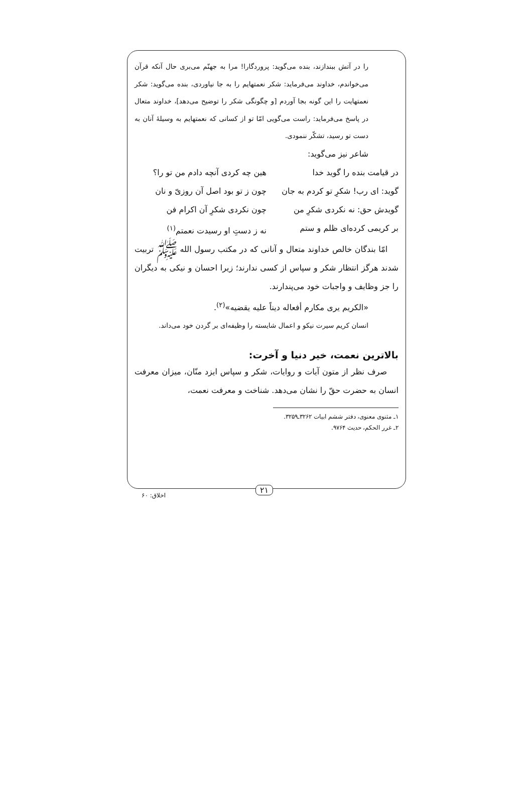را در آتش ببندازند، بنده می‌گوید: پروردگارا! مرا به جهنّم می‌بری حال آنکه قرآن می‌خواندم، خداوند می‌فرماید: شکر نعمتهایم را به جا نیاوردی، بنده می‌گوید: شکر نعمتهایت را این گونه بجا آوردم [و چگونگی شکر را توضیح می‌دهد]، خداوند متعال در پاسخ می‌فرماید: راست می‌گویی امّا تو از کسانی که نعمتهایم به وسیلهٔ آنان به دست تو رسید، تشکّر ننمودی.
شاعر نیز می‌گوید:
در قیامت بنده را گوید خدا هین چه کردی آنچه دادم من تو را؟
گوید: ای رب! شکرِ تو کردم به جان چون ز تو بود اصل آن روزیّ و نان
گویدش حق: نه نکردی شکرِ من چون نکردی شکرِ آن اکرام فن
بر کریمی کرده‌ای ظلم و ستم نه ز دستِ او رسیدت نعمتم<sup>(۱)</sup>
امّا بندگان خالص خداوند متعال و آنانی که در مکتب رسول الله ﷺ تربیت شدند هرگز انتظار شکر و سپاس از کسی ندارند؛ زیرا احسان و نیکی به دیگران را جز وظایف و واجبات خود می‌پندارند.
«الکریم یری مکارم أفعاله دیناً علیه یقضیه»<sup>(۲)</sup>.
انسان کریم سیرت نیکو و اعمال شایسته را وظیفه‌ای بر گردن خود می‌داند.
بالاترین نعمت، خیر دنیا و آخرت:
صرف نظر از متون آیات و روایات، شکر و سپاس ایزد منّان، میزان معرفت انسان به حضرت حقّ را نشان می‌دهد. شناخت و معرفت نعمت،
۱ـ مثنوی معنوی، دفتر ششم ابیات ۳۲۶۲ـ۳۲۵۹.
۲ـ غرر الحکم، حدیث ۹۷۶۴.
۲۱
اخلاق: ۶۰